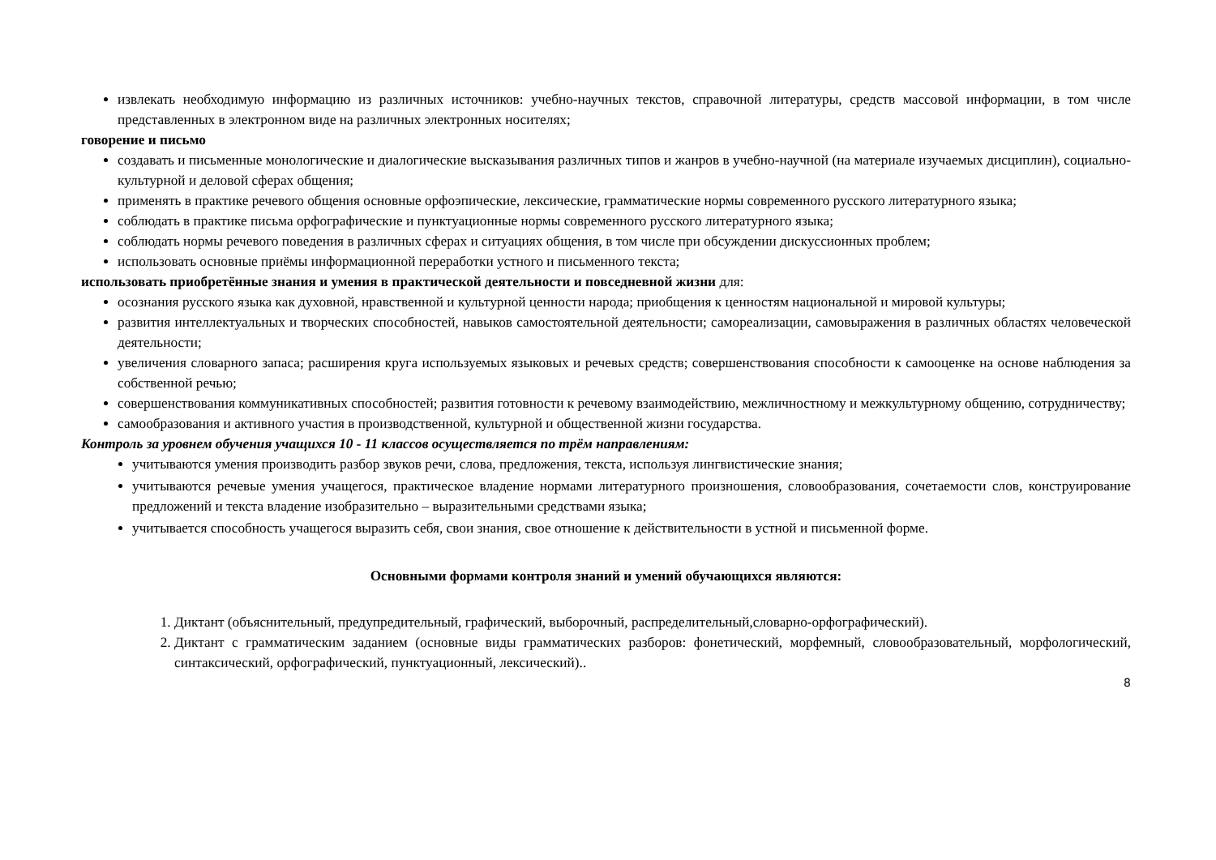извлекать необходимую информацию из различных источников: учебно-научных текстов, справочной литературы, средств массовой информации, в том числе представленных в электронном виде на различных электронных носителях;
говорение и письмо
создавать и письменные монологические и диалогические высказывания различных типов и жанров в учебно-научной (на материале изучаемых дисциплин), социально-культурной и деловой сферах общения;
применять в практике речевого общения основные орфоэпические, лексические, грамматические нормы современного русского литературного языка;
соблюдать в практике письма орфографические и пунктуационные нормы современного русского литературного языка;
соблюдать нормы речевого поведения в различных сферах и ситуациях общения, в том числе при обсуждении дискуссионных проблем;
использовать основные приёмы информационной переработки устного и письменного текста;
использовать приобретённые знания и умения в практической деятельности и повседневной жизни для:
осознания русского языка как духовной, нравственной и культурной ценности народа; приобщения к ценностям национальной и мировой культуры;
развития интеллектуальных и творческих способностей, навыков самостоятельной деятельности; самореализации, самовыражения в различных областях человеческой деятельности;
увеличения словарного запаса; расширения круга используемых языковых и речевых средств; совершенствования способности к самооценке на основе наблюдения за собственной речью;
совершенствования коммуникативных способностей; развития готовности к речевому взаимодействию, межличностному и межкультурному общению, сотрудничеству;
самообразования и активного участия в производственной, культурной и общественной жизни государства.
Контроль за уровнем обучения учащихся 10 - 11 классов осуществляется по трём направлениям:
учитываются умения производить разбор звуков речи, слова, предложения, текста, используя лингвистические знания;
учитываются речевые умения учащегося, практическое владение нормами литературного произношения, словообразования, сочетаемости слов, конструирование предложений и текста владение изобразительно – выразительными средствами языка;
учитывается способность учащегося выразить себя, свои знания, свое отношение к действительности в устной и письменной форме.
Основными формами контроля знаний и умений обучающихся являются:
1. Диктант (объяснительный, предупредительный, графический, выборочный, распределительный,словарно-орфографический).
2. Диктант с грамматическим заданием (основные виды грамматических разборов: фонетический, морфемный, словообразовательный, морфологический, синтаксический, орфографический, пунктуационный, лексический)..
8